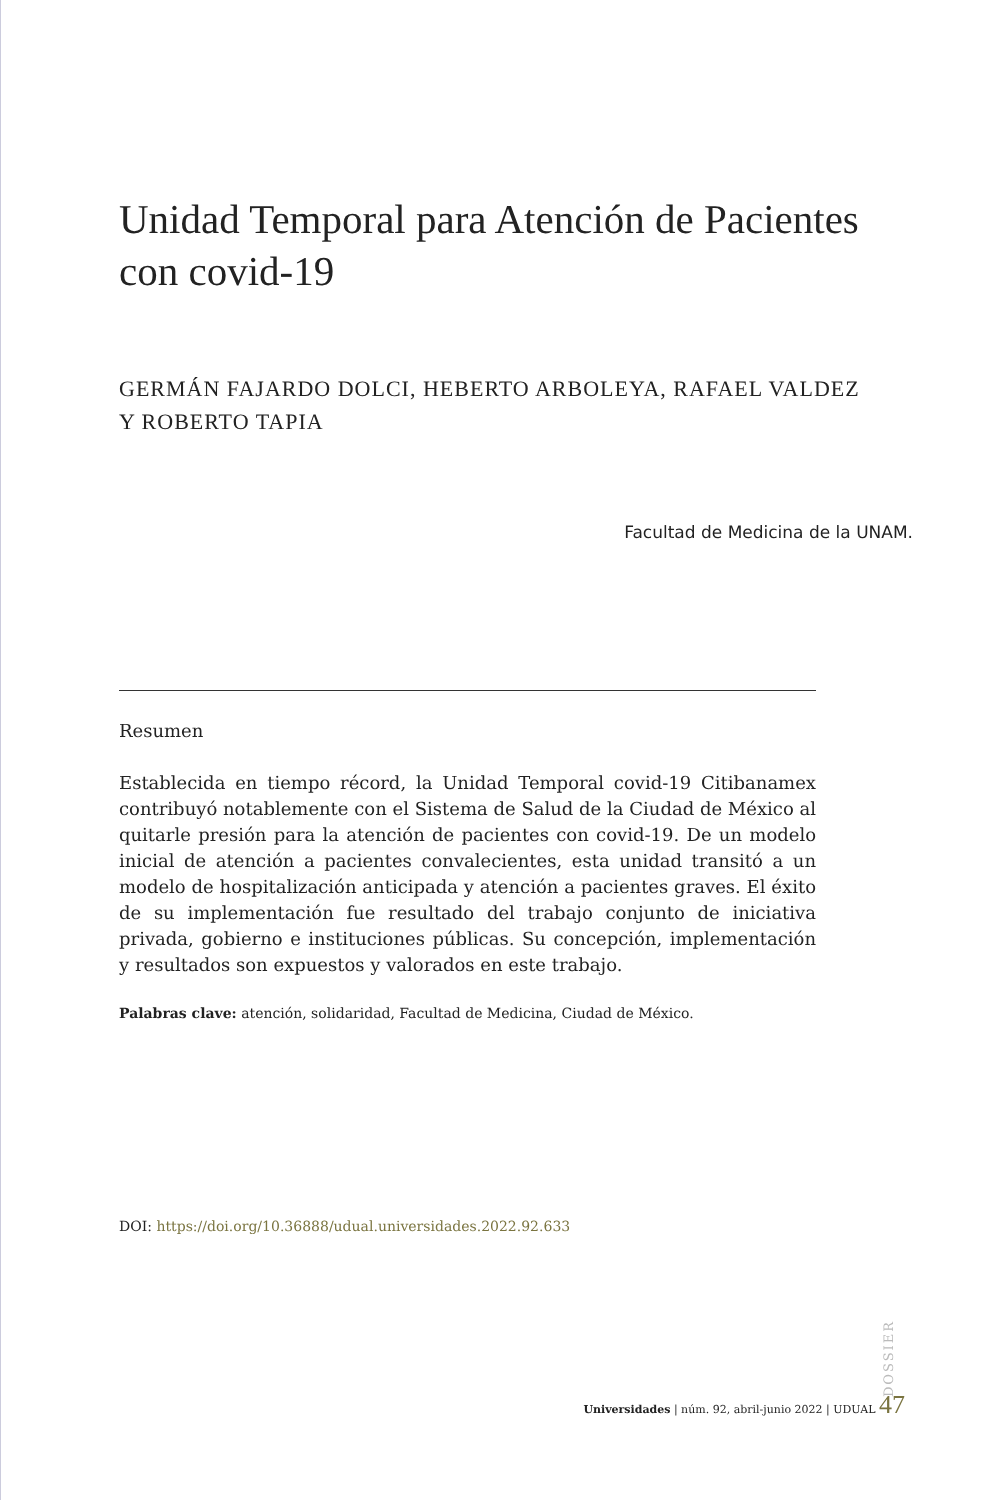Unidad Temporal para Atención de Pacientes con covid-19
GERMÁN FAJARDO DOLCI, HEBERTO ARBOLEYA, RAFAEL VALDEZ
Y ROBERTO TAPIA
Facultad de Medicina de la UNAM.
Resumen
Establecida en tiempo récord, la Unidad Temporal covid-19 Citibanamex contribuyó notablemente con el Sistema de Salud de la Ciudad de México al quitarle presión para la atención de pacientes con covid-19. De un modelo inicial de atención a pacientes convalecientes, esta unidad transitó a un modelo de hospitalización anticipada y atención a pacientes graves. El éxito de su implementación fue resultado del trabajo conjunto de iniciativa privada, gobierno e instituciones públicas. Su concepción, implementación y resultados son expuestos y valorados en este trabajo.
Palabras clave: atención, solidaridad, Facultad de Medicina, Ciudad de México.
DOI: https://doi.org/10.36888/udual.universidades.2022.92.633
DOSSIER
Universidades | núm. 92, abril-junio 2022 | UDUAL 47